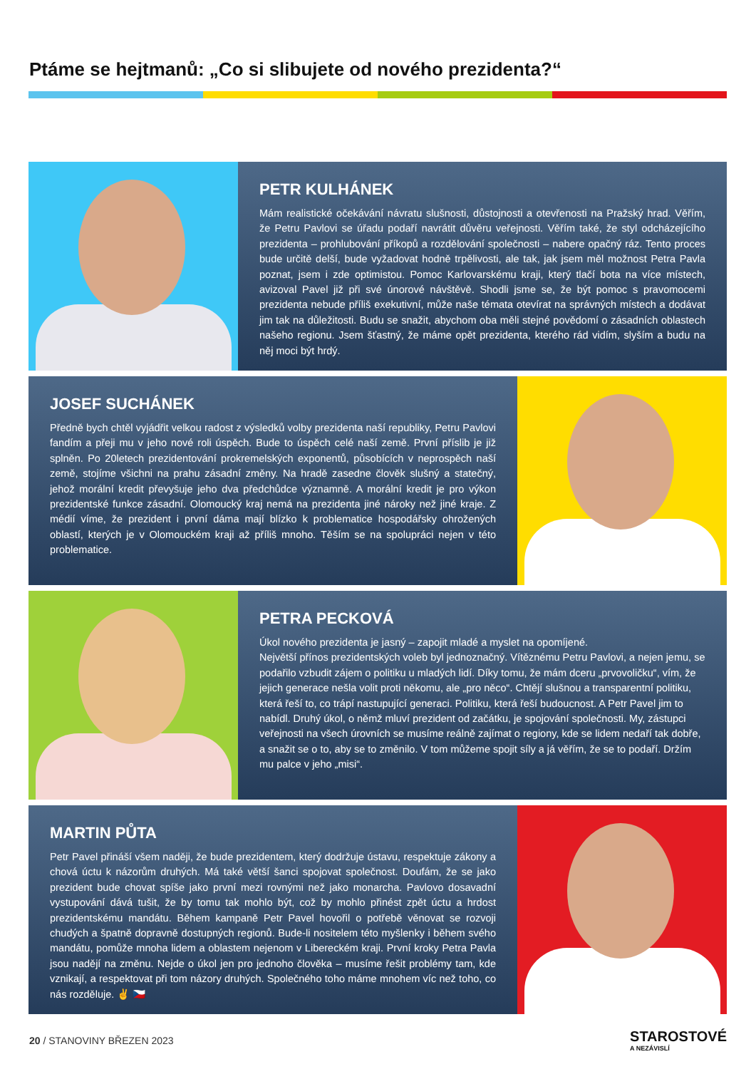Ptáme se hejtmanů: „Co si slibujete od nového prezidenta?“
PETR KULHÁNEK
Mám realistické očekávání návratu slušnosti, důstojnosti a otevřenosti na Pražský hrad. Věřím, že Petru Pavlovi se úřadu podaří navrátit důvěru veřejnosti. Věřím také, že styl odcházejícího prezidenta – prohlubování příkopů a rozdělování společnosti – nabere opačný ráz. Tento proces bude určitě delší, bude vyžadovat hodně trpělivosti, ale tak, jak jsem měl možnost Petra Pavla poznat, jsem i zde optimistou. Pomoc Karlovarskému kraji, který tlačí bota na více místech, avizoval Pavel již při své únorové návštěvě. Shodli jsme se, že být pomoc s pravomocemi prezidenta nebude příliš exekutivní, může naše témata otevírat na správných místech a dodávat jim tak na důležitosti. Budu se snažit, abychom oba měli stejné povědomí o zásadních oblastech našeho regionu. Jsem šťastný, že máme opět prezidenta, kterého rád vidím, slyším a budu na něj moci být hrdý.
JOSEF SUCHÁNEK
Předně bych chtěl vyjádřit velkou radost z výsledků volby prezidenta naší republiky, Petru Pavlovi fandím a přeji mu v jeho nové roli úspěch. Bude to úspěch celé naší země. První příslib je již splněn. Po 20letech prezidentování prokremelských exponentů, působících v neprospěch naší země, stojíme všichni na prahu zásadní změny. Na hradě zasedne člověk slušný a statečný, jehož morální kredit převyšuje jeho dva předchůdce významně. A morální kredit je pro výkon prezidentské funkce zásadní. Olomoucký kraj nemá na prezidenta jiné nároky než jiné kraje. Z médií víme, že prezident i první dáma mají blízko k problematice hospodářsky ohrožených oblastí, kterých je v Olomouckém kraji až příliš mnoho. Těším se na spolupráci nejen v této problematice.
PETRA PECKOVÁ
Úkol nového prezidenta je jasný – zapojit mladé a myslet na opomíjené.
Největší přínos prezidentských voleb byl jednoznačný. Vítěznému Petru Pavlovi, a nejen jemu, se podařilo vzbudit zájem o politiku u mladých lidí. Díky tomu, že mám dceru „prvovoličku“, vím, že jejich generace nešla volit proti někomu, ale „pro něco“. Chtějí slušnou a transparentní politiku, která řeší to, co trápí nastupující generaci. Politiku, která řeší budoucnost. A Petr Pavel jim to nabídl. Druhý úkol, o němž mluví prezident od začátku, je spojování společnosti. My, zástupci veřejnosti na všech úrovních se musíme reálně zajímat o regiony, kde se lidem nedaří tak dobře, a snažit se o to, aby se to změnilo. V tom můžeme spojit síly a já věřím, že se to podaří. Držím mu palce v jeho „misi“.
MARTIN PŮTA
Petr Pavel přináší všem naději, že bude prezidentem, který dodržuje ústavu, respektuje zákony a chová úctu k názorům druhých. Má také větší šanci spojovat společnost. Doufám, že se jako prezident bude chovat spíše jako první mezi rovnými než jako monarcha. Pavlovo dosavadní vystupování dává tušit, že by tomu tak mohlo být, což by mohlo přinést zpět úctu a hrdost prezidentskému mandátu. Během kampaně Petr Pavel hovořil o potřebě věnovat se rozvoji chudých a špatně dopravně dostupných regionů. Bude-li nositelem této myšlenky i během svého mandátu, pomůže mnoha lidem a oblastem nejenom v Libereckém kraji. První kroky Petra Pavla jsou nadějí na změnu. Nejde o úkol jen pro jednoho člověka – musíme řešit problémy tam, kde vznikají, a respektovat při tom názory druhých. Společného toho máme mnohem víc než toho, co nás rozděluje. ✌ 🇨🇿
20 / STANOVINY BŘEZEN 2023 STAROSTOVÉ
A NEZÁVISLÍ